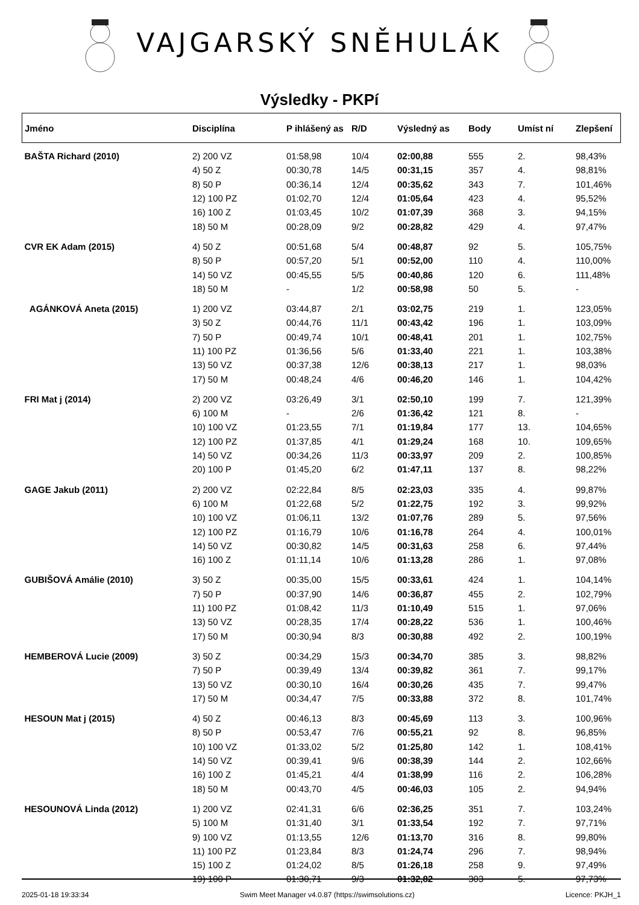VAJGARSKÝ SNĚHULÁK
Výsledky - PKPí
| Jméno | Disciplína | P ihlášený as | R/D | Výsledný as | Body | Umíst ní | Zlepšení |
| --- | --- | --- | --- | --- | --- | --- | --- |
| BAŠTA Richard (2010) | 2) 200 VZ | 01:58,98 | 10/4 | 02:00,88 | 555 | 2. | 98,43% |
| | 4) 50 Z | 00:30,78 | 14/5 | 00:31,15 | 357 | 4. | 98,81% |
| | 8) 50 P | 00:36,14 | 12/4 | 00:35,62 | 343 | 7. | 101,46% |
| | 12) 100 PZ | 01:02,70 | 12/4 | 01:05,64 | 423 | 4. | 95,52% |
| | 16) 100 Z | 01:03,45 | 10/2 | 01:07,39 | 368 | 3. | 94,15% |
| | 18) 50 M | 00:28,09 | 9/2 | 00:28,82 | 429 | 4. | 97,47% |
| CVR EK Adam (2015) | 4) 50 Z | 00:51,68 | 5/4 | 00:48,87 | 92 | 5. | 105,75% |
| | 8) 50 P | 00:57,20 | 5/1 | 00:52,00 | 110 | 4. | 110,00% |
| | 14) 50 VZ | 00:45,55 | 5/5 | 00:40,86 | 120 | 6. | 111,48% |
| | 18) 50 M | - | 1/2 | 00:58,98 | 50 | 5. | - |
| AGÁNKOVÁ Aneta (2015) | 1) 200 VZ | 03:44,87 | 2/1 | 03:02,75 | 219 | 1. | 123,05% |
| | 3) 50 Z | 00:44,76 | 11/1 | 00:43,42 | 196 | 1. | 103,09% |
| | 7) 50 P | 00:49,74 | 10/1 | 00:48,41 | 201 | 1. | 102,75% |
| | 11) 100 PZ | 01:36,56 | 5/6 | 01:33,40 | 221 | 1. | 103,38% |
| | 13) 50 VZ | 00:37,38 | 12/6 | 00:38,13 | 217 | 1. | 98,03% |
| | 17) 50 M | 00:48,24 | 4/6 | 00:46,20 | 146 | 1. | 104,42% |
| FRI Mat j (2014) | 2) 200 VZ | 03:26,49 | 3/1 | 02:50,10 | 199 | 7. | 121,39% |
| | 6) 100 M | - | 2/6 | 01:36,42 | 121 | 8. | - |
| | 10) 100 VZ | 01:23,55 | 7/1 | 01:19,84 | 177 | 13. | 104,65% |
| | 12) 100 PZ | 01:37,85 | 4/1 | 01:29,24 | 168 | 10. | 109,65% |
| | 14) 50 VZ | 00:34,26 | 11/3 | 00:33,97 | 209 | 2. | 100,85% |
| | 20) 100 P | 01:45,20 | 6/2 | 01:47,11 | 137 | 8. | 98,22% |
| GAGE Jakub (2011) | 2) 200 VZ | 02:22,84 | 8/5 | 02:23,03 | 335 | 4. | 99,87% |
| | 6) 100 M | 01:22,68 | 5/2 | 01:22,75 | 192 | 3. | 99,92% |
| | 10) 100 VZ | 01:06,11 | 13/2 | 01:07,76 | 289 | 5. | 97,56% |
| | 12) 100 PZ | 01:16,79 | 10/6 | 01:16,78 | 264 | 4. | 100,01% |
| | 14) 50 VZ | 00:30,82 | 14/5 | 00:31,63 | 258 | 6. | 97,44% |
| | 16) 100 Z | 01:11,14 | 10/6 | 01:13,28 | 286 | 1. | 97,08% |
| GUBIŠOVÁ Amálie (2010) | 3) 50 Z | 00:35,00 | 15/5 | 00:33,61 | 424 | 1. | 104,14% |
| | 7) 50 P | 00:37,90 | 14/6 | 00:36,87 | 455 | 2. | 102,79% |
| | 11) 100 PZ | 01:08,42 | 11/3 | 01:10,49 | 515 | 1. | 97,06% |
| | 13) 50 VZ | 00:28,35 | 17/4 | 00:28,22 | 536 | 1. | 100,46% |
| | 17) 50 M | 00:30,94 | 8/3 | 00:30,88 | 492 | 2. | 100,19% |
| HEMBEROVÁ Lucie (2009) | 3) 50 Z | 00:34,29 | 15/3 | 00:34,70 | 385 | 3. | 98,82% |
| | 7) 50 P | 00:39,49 | 13/4 | 00:39,82 | 361 | 7. | 99,17% |
| | 13) 50 VZ | 00:30,10 | 16/4 | 00:30,26 | 435 | 7. | 99,47% |
| | 17) 50 M | 00:34,47 | 7/5 | 00:33,88 | 372 | 8. | 101,74% |
| HESOUN Mat j (2015) | 4) 50 Z | 00:46,13 | 8/3 | 00:45,69 | 113 | 3. | 100,96% |
| | 8) 50 P | 00:53,47 | 7/6 | 00:55,21 | 92 | 8. | 96,85% |
| | 10) 100 VZ | 01:33,02 | 5/2 | 01:25,80 | 142 | 1. | 108,41% |
| | 14) 50 VZ | 00:39,41 | 9/6 | 00:38,39 | 144 | 2. | 102,66% |
| | 16) 100 Z | 01:45,21 | 4/4 | 01:38,99 | 116 | 2. | 106,28% |
| | 18) 50 M | 00:43,70 | 4/5 | 00:46,03 | 105 | 2. | 94,94% |
| HESOUNOVÁ Linda (2012) | 1) 200 VZ | 02:41,31 | 6/6 | 02:36,25 | 351 | 7. | 103,24% |
| | 5) 100 M | 01:31,40 | 3/1 | 01:33,54 | 192 | 7. | 97,71% |
| | 9) 100 VZ | 01:13,55 | 12/6 | 01:13,70 | 316 | 8. | 99,80% |
| | 11) 100 PZ | 01:23,84 | 8/3 | 01:24,74 | 296 | 7. | 98,94% |
| | 15) 100 Z | 01:24,02 | 8/5 | 01:26,18 | 258 | 9. | 97,49% |
| | 19) 100 P | 01:30,71 | 9/3 | 01:32,82 | 303 | 5. | 97,73% |
2025-01-18 19:33:34 Swim Meet Manager v4.0.87 (https://swimsolutions.cz) Licence: PKJH_1